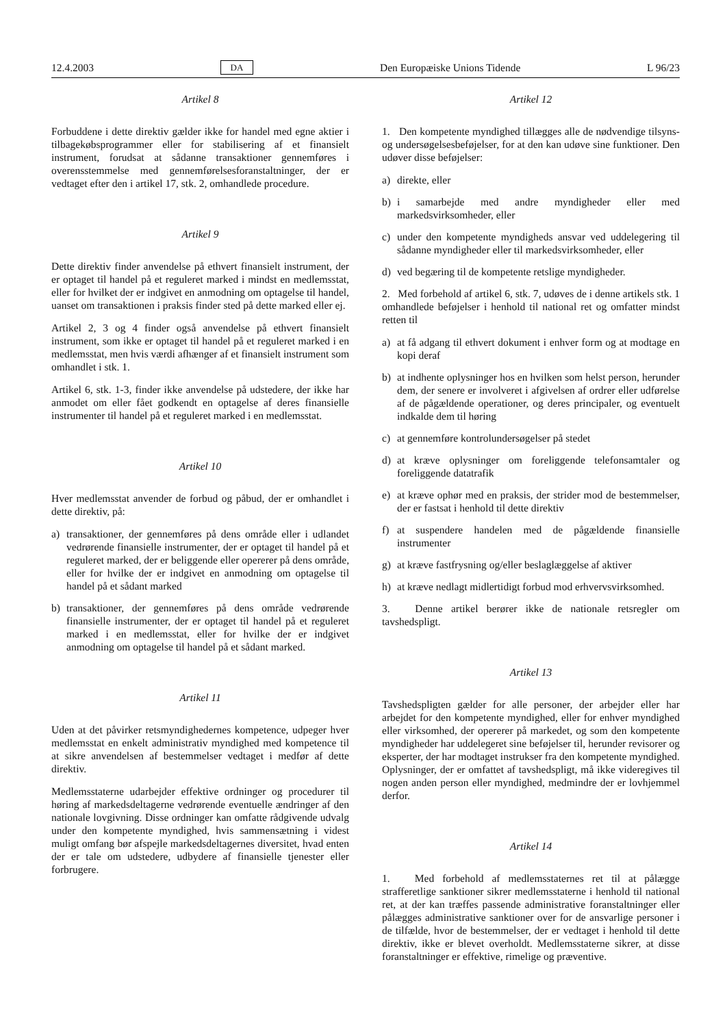12.4.2003 DA Den Europæiske Unions Tidende L 96/23
Artikel 8
Forbuddene i dette direktiv gælder ikke for handel med egne aktier i tilbagekøbsprogrammer eller for stabilisering af et finansielt instrument, forudsat at sådanne transaktioner gennemføres i overensstemmelse med gennemførelsesforanstaltninger, der er vedtaget efter den i artikel 17, stk. 2, omhandlede procedure.
Artikel 9
Dette direktiv finder anvendelse på ethvert finansielt instrument, der er optaget til handel på et reguleret marked i mindst en medlemsstat, eller for hvilket der er indgivet en anmodning om optagelse til handel, uanset om transaktionen i praksis finder sted på dette marked eller ej.
Artikel 2, 3 og 4 finder også anvendelse på ethvert finansielt instrument, som ikke er optaget til handel på et reguleret marked i en medlemsstat, men hvis værdi afhænger af et finansielt instrument som omhandlet i stk. 1.
Artikel 6, stk. 1-3, finder ikke anvendelse på udstedere, der ikke har anmodet om eller fået godkendt en optagelse af deres finansielle instrumenter til handel på et reguleret marked i en medlemsstat.
Artikel 10
Hver medlemsstat anvender de forbud og påbud, der er omhandlet i dette direktiv, på:
a) transaktioner, der gennemføres på dens område eller i udlandet vedrørende finansielle instrumenter, der er optaget til handel på et reguleret marked, der er beliggende eller opererer på dens område, eller for hvilke der er indgivet en anmodning om optagelse til handel på et sådant marked
b) transaktioner, der gennemføres på dens område vedrørende finansielle instrumenter, der er optaget til handel på et reguleret marked i en medlemsstat, eller for hvilke der er indgivet anmodning om optagelse til handel på et sådant marked.
Artikel 11
Uden at det påvirker retsmyndighedernes kompetence, udpeger hver medlemsstat en enkelt administrativ myndighed med kompetence til at sikre anvendelsen af bestemmelser vedtaget i medfør af dette direktiv.
Medlemsstaterne udarbejder effektive ordninger og procedurer til høring af markedsdeltagerne vedrørende eventuelle ændringer af den nationale lovgivning. Disse ordninger kan omfatte rådgivende udvalg under den kompetente myndighed, hvis sammensætning i videst muligt omfang bør afspejle markedsdeltagernes diversitet, hvad enten der er tale om udstedere, udbydere af finansielle tjenester eller forbrugere.
Artikel 12
1. Den kompetente myndighed tillægges alle de nødvendige tilsyns- og undersøgelsesbeføjelser, for at den kan udøve sine funktioner. Den udøver disse beføjelser:
a) direkte, eller
b) i samarbejde med andre myndigheder eller med markedsvirksomheder, eller
c) under den kompetente myndigheds ansvar ved uddelegering til sådanne myndigheder eller til markedsvirksomheder, eller
d) ved begæring til de kompetente retslige myndigheder.
2. Med forbehold af artikel 6, stk. 7, udøves de i denne artikels stk. 1 omhandlede beføjelser i henhold til national ret og omfatter mindst retten til
a) at få adgang til ethvert dokument i enhver form og at modtage en kopi deraf
b) at indhente oplysninger hos en hvilken som helst person, herunder dem, der senere er involveret i afgivelsen af ordrer eller udførelse af de pågældende operationer, og deres principaler, og eventuelt indkalde dem til høring
c) at gennemføre kontrolundersøgelser på stedet
d) at kræve oplysninger om foreliggende telefonsamtaler og foreliggende datatrafik
e) at kræve ophør med en praksis, der strider mod de bestemmelser, der er fastsat i henhold til dette direktiv
f) at suspendere handelen med de pågældende finansielle instrumenter
g) at kræve fastfrysning og/eller beslaglæggelse af aktiver
h) at kræve nedlagt midlertidigt forbud mod erhvervsvirksomhed.
3. Denne artikel berører ikke de nationale retsregler om tavshedspligt.
Artikel 13
Tavshedspligten gælder for alle personer, der arbejder eller har arbejdet for den kompetente myndighed, eller for enhver myndighed eller virksomhed, der opererer på markedet, og som den kompetente myndigheder har uddelegeret sine beføjelser til, herunder revisorer og eksperter, der har modtaget instrukser fra den kompetente myndighed. Oplysninger, der er omfattet af tavshedspligt, må ikke videregives til nogen anden person eller myndighed, medmindre der er lovhjemmel derfor.
Artikel 14
1. Med forbehold af medlemsstaternes ret til at pålægge strafferetlige sanktioner sikrer medlemsstaterne i henhold til national ret, at der kan træffes passende administrative foranstaltninger eller pålægges administrative sanktioner over for de ansvarlige personer i de tilfælde, hvor de bestemmelser, der er vedtaget i henhold til dette direktiv, ikke er blevet overholdt. Medlemsstaterne sikrer, at disse foranstaltninger er effektive, rimelige og præventive.